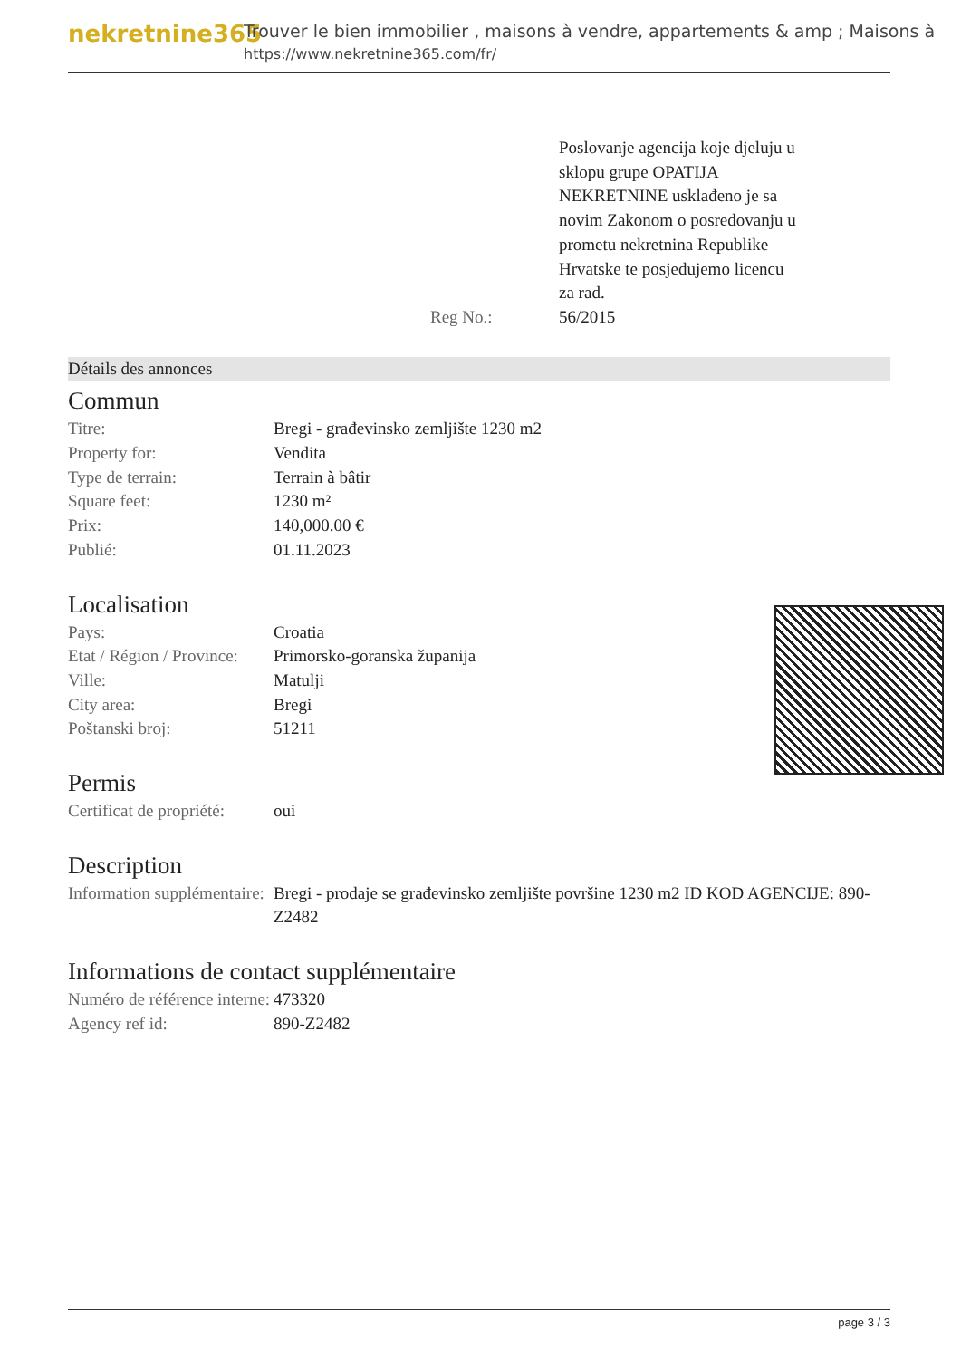nekretnine365
Trouver le bien immobilier , maisons à vendre, appartements & amp ; Maisons à
https://www.nekretnine365.com/fr/
| | | Poslovanje agencija koje djeluju u sklopu grupe OPATIJA NEKRETNINE usklađeno je sa novim Zakonom o posredovanju u prometu nekretnina Republike Hrvatske te posjedujemo licencu za rad. |
| | Reg No.: | 56/2015 |
Détails des annonces
Commun
| Titre: | Bregi - građevinsko zemljište 1230 m2 |
| Property for: | Vendita |
| Type de terrain: | Terrain à bâtir |
| Square feet: | 1230 m² |
| Prix: | 140,000.00 € |
| Publié: | 01.11.2023 |
Localisation
| Pays: | Croatia |
| Etat / Région / Province: | Primorsko-goranska županija |
| Ville: | Matulji |
| City area: | Bregi |
| Poštanski broj: | 51211 |
Permis
| Certificat de propriété: | oui |
Description
| Information supplémentaire: | Bregi - prodaje se građevinsko zemljište površine 1230 m2 ID KOD AGENCIJE: 890-Z2482 |
Informations de contact supplémentaire
| Numéro de référence interne: | 473320 |
| Agency ref id: | 890-Z2482 |
page 3 / 3